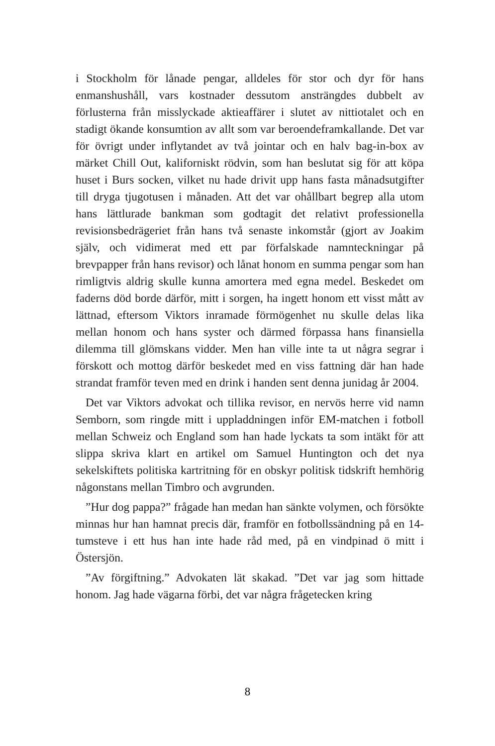i Stockholm för lånade pengar, alldeles för stor och dyr för hans enmanshushåll, vars kostnader dessutom ansträngdes dubbelt av förlusterna från misslyckade aktieaffärer i slutet av nittiotalet och en stadigt ökande konsumtion av allt som var beroendeframkallande. Det var för övrigt under inflytandet av två jointar och en halv bag-in-box av märket Chill Out, kaliforniskt rödvin, som han beslutat sig för att köpa huset i Burs socken, vilket nu hade drivit upp hans fasta månadsutgifter till dryga tjugotusen i månaden. Att det var ohållbart begrep alla utom hans lättlurade bankman som godtagit det relativt professionella revisionsbedrägeriet från hans två senaste inkomstår (gjort av Joakim själv, och vidimerat med ett par förfalskade namnteckningar på brevpapper från hans revisor) och lånat honom en summa pengar som han rimligtvis aldrig skulle kunna amortera med egna medel. Beskedet om faderns död borde därför, mitt i sorgen, ha ingett honom ett visst mått av lättnad, eftersom Viktors inramade förmögenhet nu skulle delas lika mellan honom och hans syster och därmed förpassa hans finansiella dilemma till glömskans vidder. Men han ville inte ta ut några segrar i förskott och mottog därför beskedet med en viss fattning där han hade strandat framför teven med en drink i handen sent denna junidag år 2004.
Det var Viktors advokat och tillika revisor, en nervös herre vid namn Semborn, som ringde mitt i uppladdningen inför EM-matchen i fotboll mellan Schweiz och England som han hade lyckats ta som intäkt för att slippa skriva klart en artikel om Samuel Huntington och det nya sekelskiftets politiska kartritning för en obskyr politisk tidskrift hemhörig någonstans mellan Timbro och avgrunden.
”Hur dog pappa?” frågade han medan han sänkte volymen, och försökte minnas hur han hamnat precis där, framför en fotbollssändning på en 14-tumsteve i ett hus han inte hade råd med, på en vindpinad ö mitt i Östersjön.
”Av förgiftning.” Advokaten lät skakad. ”Det var jag som hittade honom. Jag hade vägarna förbi, det var några frågetecken kring
8